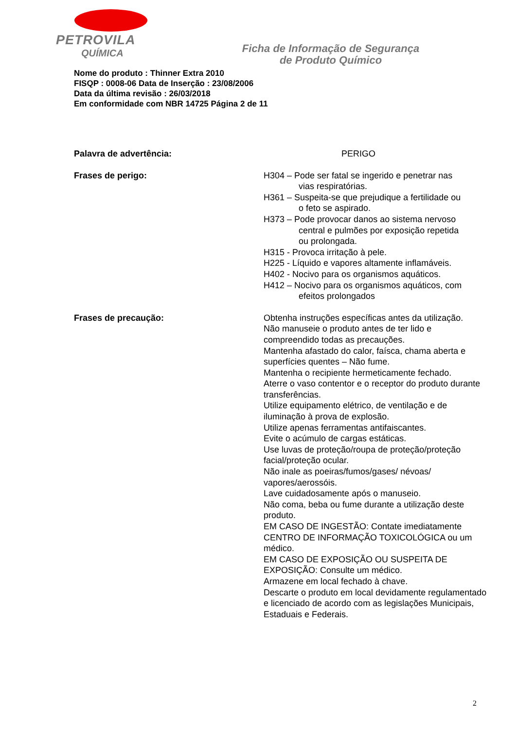PETROVILA
QUÍMICA
Ficha de Informação de Segurança
de Produto Químico
Nome do produto : Thinner Extra 2010
FISQP : 0008-06 Data de Inserção : 23/08/2006
Data da última revisão : 26/03/2018
Em conformidade com NBR 14725 Página 2 de 11
Palavra de advertência: PERIGO
Frases de perigo: H304 – Pode ser fatal se ingerido e penetrar nas
vias respiratórias.
H361 – Suspeita-se que prejudique a fertilidade ou
o feto se aspirado.
H373 – Pode provocar danos ao sistema nervoso
central e pulmões por exposição repetida
ou prolongada.
H315 - Provoca irritação à pele.
H225 - Líquido e vapores altamente inflamáveis.
H402 - Nocivo para os organismos aquáticos.
H412 – Nocivo para os organismos aquáticos, com
efeitos prolongados
Frases de precaução: Obtenha instruções específicas antes da utilização.
Não manuseie o produto antes de ter lido e compreendido todas as precauções.
Mantenha afastado do calor, faísca, chama aberta e superfícies quentes – Não fume.
Mantenha o recipiente hermeticamente fechado.
Aterre o vaso contentor e o receptor do produto durante transferências.
Utilize equipamento elétrico, de ventilação e de iluminação à prova de explosão.
Utilize apenas ferramentas antifaiscantes.
Evite o acúmulo de cargas estáticas.
Use luvas de proteção/roupa de proteção/proteção facial/proteção ocular.
Não inale as poeiras/fumos/gases/ névoas/ vapores/aerossóis.
Lave cuidadosamente após o manuseio.
Não coma, beba ou fume durante a utilização deste produto.
EM CASO DE INGESTÃO: Contate imediatamente CENTRO DE INFORMAÇÃO TOXICOLÓGICA ou um médico.
EM CASO DE EXPOSIÇÃO OU SUSPEITA DE EXPOSIÇÃO: Consulte um médico.
Armazene em local fechado à chave.
Descarte o produto em local devidamente regulamentado e licenciado de acordo com as legislações Municipais, Estaduais e Federais.
2